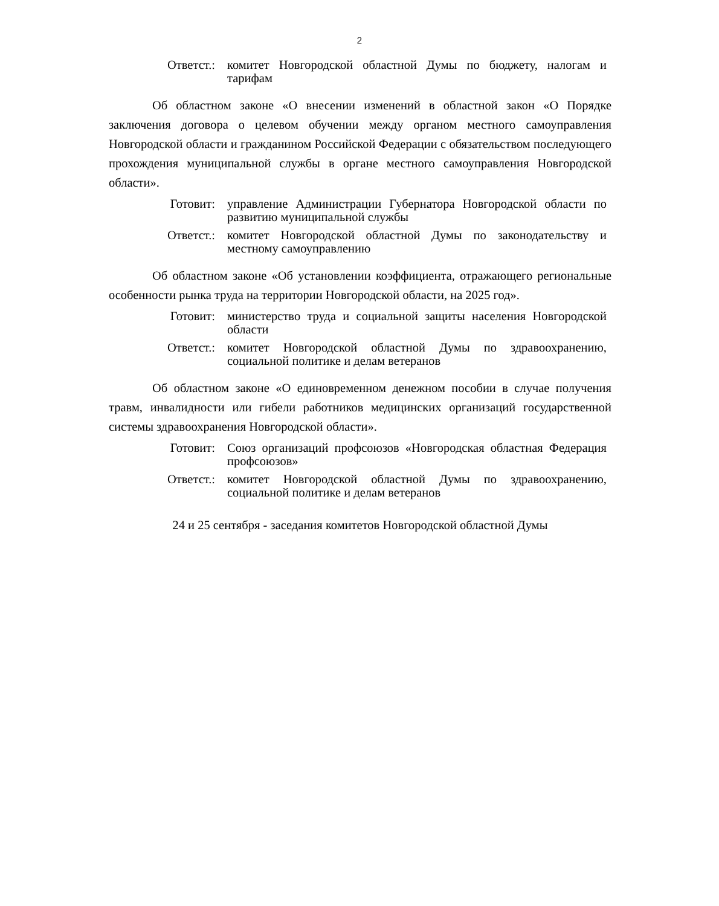2
Ответст.: комитет Новгородской областной Думы по бюджету, налогам и тарифам
Об областном законе «О внесении изменений в областной закон «О Порядке заключения договора о целевом обучении между органом местного самоуправления Новгородской области и гражданином Российской Федерации с обязательством последующего прохождения муниципальной службы в органе местного самоуправления Новгородской области».
Готовит: управление Администрации Губернатора Новгородской области по развитию муниципальной службы
Ответст.: комитет Новгородской областной Думы по законодательству и местному самоуправлению
Об областном законе «Об установлении коэффициента, отражающего региональные особенности рынка труда на территории Новгородской области, на 2025 год».
Готовит: министерство труда и социальной защиты населения Новгородской области
Ответст.: комитет Новгородской областной Думы по здравоохранению, социальной политике и делам ветеранов
Об областном законе «О единовременном денежном пособии в случае получения травм, инвалидности или гибели работников медицинских организаций государственной системы здравоохранения Новгородской области».
Готовит: Союз организаций профсоюзов «Новгородская областная Федерация профсоюзов»
Ответст.: комитет Новгородской областной Думы по здравоохранению, социальной политике и делам ветеранов
24 и 25 сентября - заседания комитетов Новгородской областной Думы